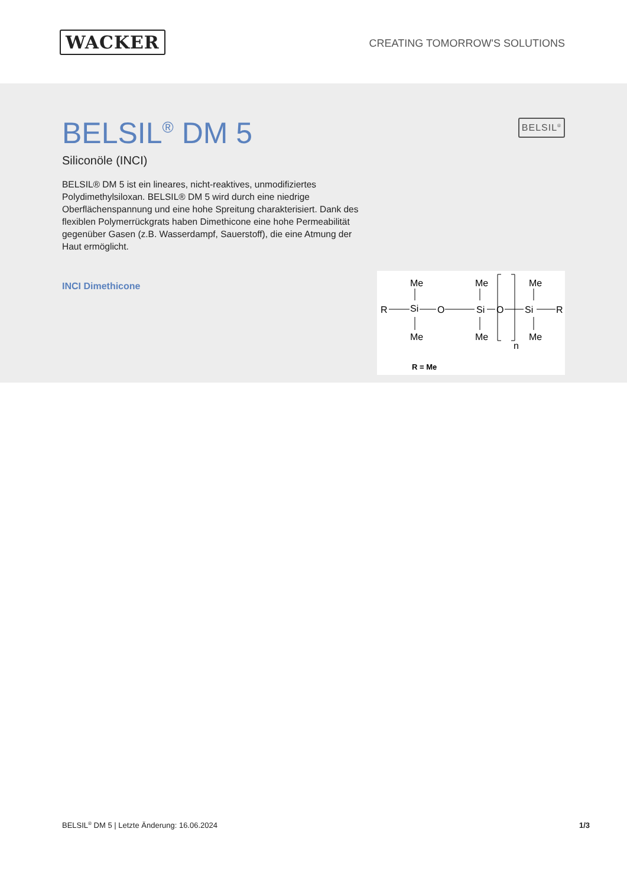WACKER
CREATING TOMORROW'S SOLUTIONS
BELSIL<sup>®</sup> DM 5
Siliconöle (INCI)
BELSIL® DM 5 ist ein lineares, nicht-reaktives, unmodifiziertes Polydimethylsiloxan. BELSIL® DM 5 wird durch eine niedrige Oberflächenspannung und eine hohe Spreitung charakterisiert. Dank des flexiblen Polymerrückgrats haben Dimethicone eine hohe Permeabilität gegenüber Gasen (z.B. Wasserdampf, Sauerstoff), die eine Atmung der Haut ermöglicht.
INCI Dimethicone
BELSIL<sup>®</sup>
Me
Me
Me
R
Si
O
Si
O
Si
R
Me
Me
Me
n
R = Me
BELSIL<sup>®</sup> DM 5 | Letzte Änderung: 16.06.2024 1/3